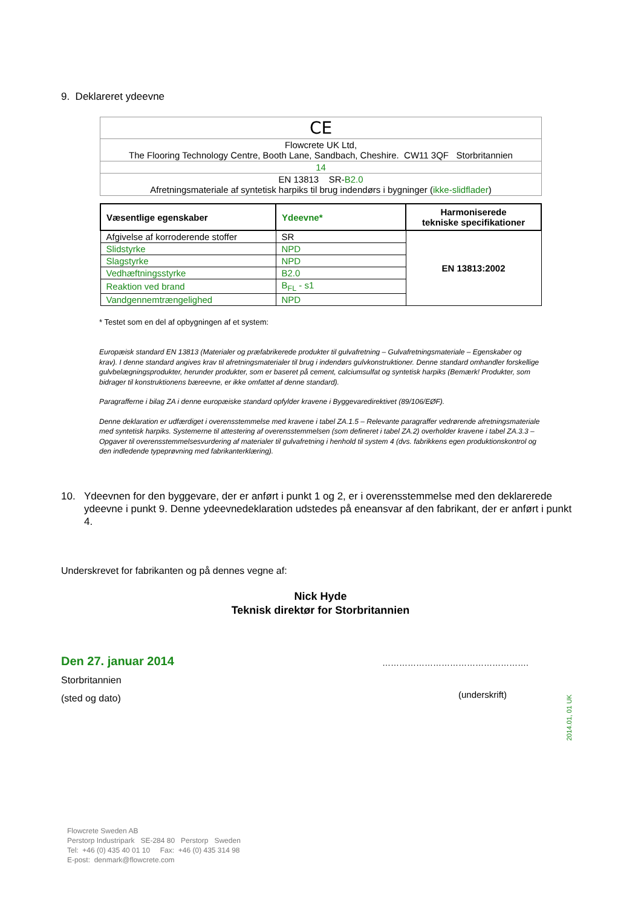9. Deklareret ydeevne
| CE |
| Flowcrete UK Ltd, The Flooring Technology Centre, Booth Lane, Sandbach, Cheshire. CW11 3QF Storbritannien |
| 14 |
| EN 13813 SR- B2.0 Afretningsmateriale af syntetisk harpiks til brug indendørs i bygninger ( ikke-slidflader ) |
| Væsentlige egenskaber | Ydeevne* | Harmoniserede tekniske specifikationer |
| --- | --- | --- |
| Afgivelse af korroderende stoffer | SR | EN 13813:2002 |
| Slidstyrke | NPD | |
| Slagstyrke | NPD | |
| Vedhæftningsstyrke | B2.0 | |
| Reaktion ved brand | B<sub>FL</sub> - s1 | |
| Vandgennemtrængelighed | NPD | |
* Testet som en del af opbygningen af et system:
Europæisk standard EN 13813 (Materialer og præfabrikerede produkter til gulvafretning – Gulvafretningsmateriale – Egenskaber og krav). I denne standard angives krav til afretningsmaterialer til brug i indendørs gulvkonstruktioner. Denne standard omhandler forskellige gulvbelægningsprodukter, herunder produkter, som er baseret på cement, calciumsulfat og syntetisk harpiks (Bemærk! Produkter, som bidrager til konstruktionens bæreevne, er ikke omfattet af denne standard).
Paragrafferne i bilag ZA i denne europæiske standard opfylder kravene i Byggevaredirektivet (89/106/EØF).
Denne deklaration er udfærdiget i overensstemmelse med kravene i tabel ZA.1.5 – Relevante paragraffer vedrørende afretningsmateriale med syntetisk harpiks. Systemerne til attestering af overensstemmelsen (som defineret i tabel ZA.2) overholder kravene i tabel ZA.3.3 – Opgaver til overensstemmelsesvurdering af materialer til gulvafretning i henhold til system 4 (dvs. fabrikkens egen produktionskontrol og den indledende typeprøvning med fabrikanterklæring).
10. Ydeevnen for den byggevare, der er anført i punkt 1 og 2, er i overensstemmelse med den deklarerede ydeevne i punkt 9. Denne ydeevnedeklaration udstedes på eneansvar af den fabrikant, der er anført i punkt 4.
Underskrevet for fabrikanten og på dennes vegne af:
Nick Hyde
Teknisk direktør for Storbritannien
Den 27. januar 2014 …………………………………………….
Storbritannien
(sted og dato)
(underskrift)
2014.01, 01 UK
Flowcrete Sweden AB
Perstorp Industripark SE-284 80 Perstorp Sweden
Tel: +46 (0) 435 40 01 10 Fax: +46 (0) 435 314 98
E-post: denmark@flowcrete.com